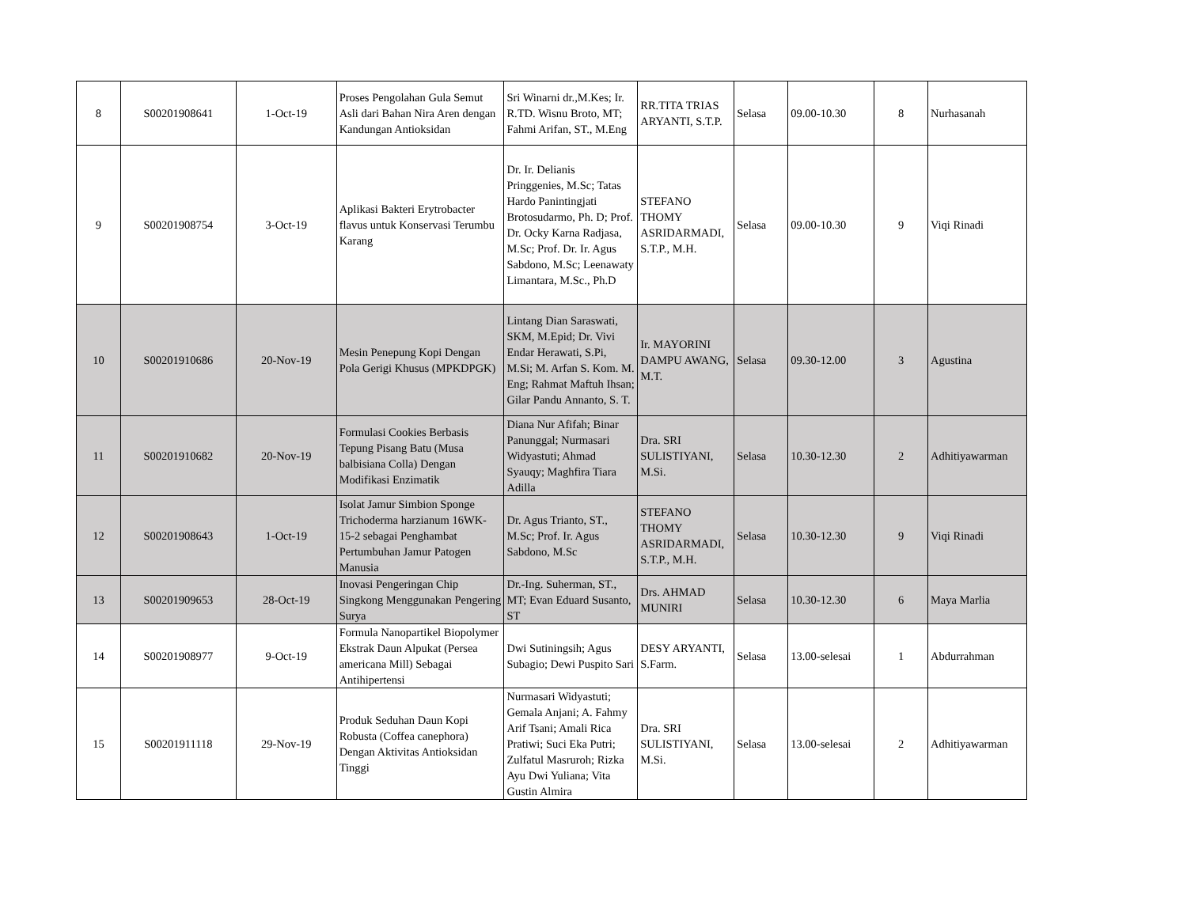| 8 | S00201908641 | 1-Oct-19 | Proses Pengolahan Gula Semut Asli dari Bahan Nira Aren dengan Kandungan Antioksidan | Sri Winarni dr.,M.Kes; Ir. R.TD. Wisnu Broto, MT; Fahmi Arifan, ST., M.Eng | RR.TITA TRIAS ARYANTI, S.T.P. | Selasa | 09.00-10.30 | 8 | Nurhasanah |
| 9 | S00201908754 | 3-Oct-19 | Aplikasi Bakteri Erytrobacter flavus untuk Konservasi Terumbu Karang | Dr. Ir. Delianis Pringgenies, M.Sc; Tatas Hardo Panintingjati Brotosudarmo, Ph. D; Prof. Dr. Ocky Karna Radjasa, M.Sc; Prof. Dr. Ir. Agus Sabdono, M.Sc; Leenawaty Limantara, M.Sc., Ph.D | STEFANO THOMY ASRIDARMADI, S.T.P., M.H. | Selasa | 09.00-10.30 | 9 | Viqi Rinadi |
| 10 | S00201910686 | 20-Nov-19 | Mesin Penepung Kopi Dengan Pola Gerigi Khusus (MPKDPGK) | Lintang Dian Saraswati, SKM, M.Epid; Dr. Vivi Endar Herawati, S.Pi, M.Si; M. Arfan S. Kom. M. Eng; Rahmat Maftuh Ihsan; Gilar Pandu Annanto, S. T. | Ir. MAYORINI DAMPU AWANG, M.T. | Selasa | 09.30-12.00 | 3 | Agustina |
| 11 | S00201910682 | 20-Nov-19 | Formulasi Cookies Berbasis Tepung Pisang Batu (Musa balbisiana Colla) Dengan Modifikasi Enzimatik | Diana Nur Afifah; Binar Panunggal; Nurmasari Widyastuti; Ahmad Syauqy; Maghfira Tiara Adilla | Dra. SRI SULISTIYANI, M.Si. | Selasa | 10.30-12.30 | 2 | Adhitiyawarman |
| 12 | S00201908643 | 1-Oct-19 | Isolat Jamur Simbion Sponge Trichoderma harzianum 16WK-15-2 sebagai Penghambat Pertumbuhan Jamur Patogen Manusia | Dr. Agus Trianto, ST., M.Sc; Prof. Ir. Agus Sabdono, M.Sc | STEFANO THOMY ASRIDARMADI, S.T.P., M.H. | Selasa | 10.30-12.30 | 9 | Viqi Rinadi |
| 13 | S00201909653 | 28-Oct-19 | Inovasi Pengeringan Chip Singkong Menggunakan Pengering Surya | Dr.-Ing. Suherman, ST., MT; Evan Eduard Susanto, ST | Drs. AHMAD MUNIRI | Selasa | 10.30-12.30 | 6 | Maya Marlia |
| 14 | S00201908977 | 9-Oct-19 | Formula Nanopartikel Biopolymer Ekstrak Daun Alpukat (Persea americana Mill) Sebagai Antihipertensi | Dwi Sutiningsih; Agus Subagio; Dewi Puspito Sari | DESY ARYANTI, S.Farm. | Selasa | 13.00-selesai | 1 | Abdurrahman |
| 15 | S00201911118 | 29-Nov-19 | Produk Seduhan Daun Kopi Robusta (Coffea canephora) Dengan Aktivitas Antioksidan Tinggi | Nurmasari Widyastuti; Gemala Anjani; A. Fahmy Arif Tsani; Amali Rica Pratiwi; Suci Eka Putri; Zulfatul Masruroh; Rizka Ayu Dwi Yuliana; Vita Gustin Almira | Dra. SRI SULISTIYANI, M.Si. | Selasa | 13.00-selesai | 2 | Adhitiyawarman |